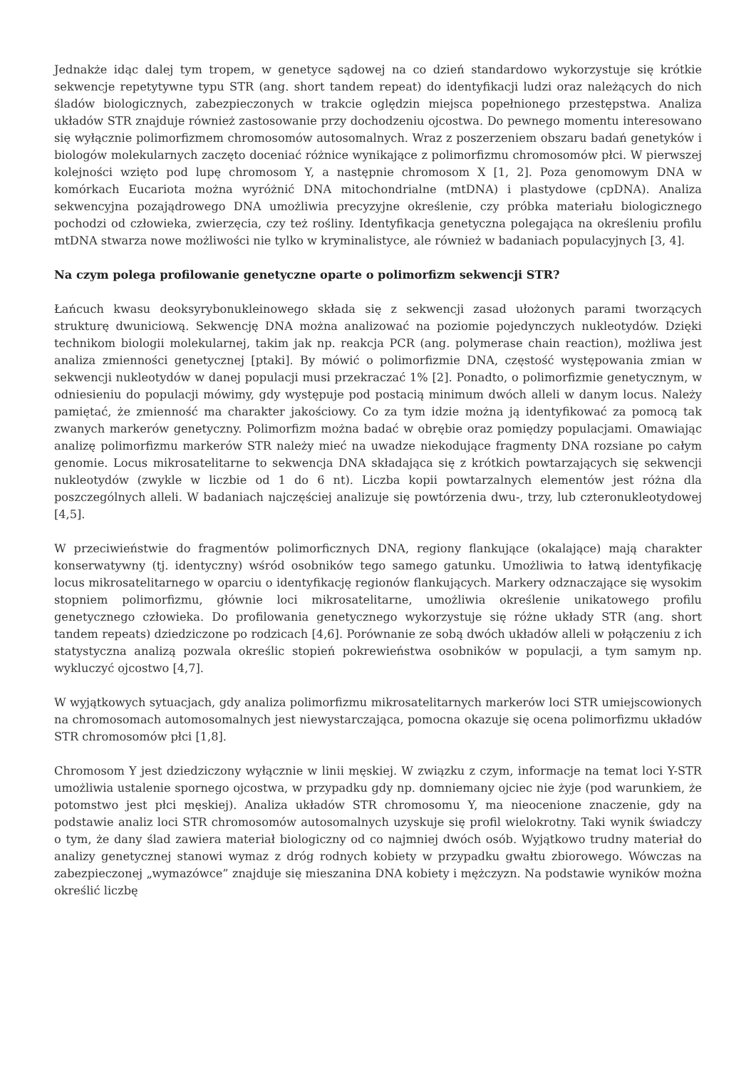Jednakże idąc dalej tym tropem, w genetyce sądowej na co dzień standardowo wykorzystuje się krótkie sekwencje repetytywne typu STR (ang. short tandem repeat) do identyfikacji ludzi oraz należących do nich śladów biologicznych, zabezpieczonych w trakcie oględzin miejsca popełnionego przestępstwa. Analiza układów STR znajduje również zastosowanie przy dochodzeniu ojcostwa. Do pewnego momentu interesowano się wyłącznie polimorfizmem chromosomów autosomalnych. Wraz z poszerzeniem obszaru badań genetyków i biologów molekularnych zaczęto doceniać różnice wynikające z polimorfizmu chromosomów płci. W pierwszej kolejności wzięto pod lupę chromosom Y, a następnie chromosom X [1, 2]. Poza genomowym DNA w komórkach Eucariota można wyróżnić DNA mitochondrialne (mtDNA) i plastydowe (cpDNA). Analiza sekwencyjna pozajądrowego DNA umożliwia precyzyjne określenie, czy próbka materiału biologicznego pochodzi od człowieka, zwierzęcia, czy też rośliny. Identyfikacja genetyczna polegająca na określeniu profilu mtDNA stwarza nowe możliwości nie tylko w kryminalistyce, ale również w badaniach populacyjnych [3, 4].
Na czym polega profilowanie genetyczne oparte o polimorfizm sekwencji STR?
Łańcuch kwasu deoksyrybonukleinowego składa się z sekwencji zasad ułożonych parami tworzących strukturę dwuniciową. Sekwencję DNA można analizować na poziomie pojedynczych nukleotydów. Dzięki technikom biologii molekularnej, takim jak np. reakcja PCR (ang. polymerase chain reaction), możliwa jest analiza zmienności genetycznej [ptaki]. By mówić o polimorfizmie DNA, częstość występowania zmian w sekwencji nukleotydów w danej populacji musi przekraczać 1% [2]. Ponadto, o polimorfizmie genetycznym, w odniesieniu do populacji mówimy, gdy występuje pod postacią minimum dwóch alleli w danym locus. Należy pamiętać, że zmienność ma charakter jakościowy. Co za tym idzie można ją identyfikować za pomocą tak zwanych markerów genetyczny. Polimorfizm można badać w obrębie oraz pomiędzy populacjami. Omawiając analizę polimorfizmu markerów STR należy mieć na uwadze niekodujące fragmenty DNA rozsiane po całym genomie. Locus mikrosatelitarne to sekwencja DNA składająca się z krótkich powtarzających się sekwencji nukleotydów (zwykle w liczbie od 1 do 6 nt). Liczba kopii powtarzalnych elementów jest różna dla poszczególnych alleli. W badaniach najczęściej analizuje się powtórzenia dwu-, trzy, lub czteronukleotydowej [4,5].
W przeciwieństwie do fragmentów polimorficznych DNA, regiony flankujące (okalające) mają charakter konserwatywny (tj. identyczny) wśród osobników tego samego gatunku. Umożliwia to łatwą identyfikację locus mikrosatelitarnego w oparciu o identyfikację regionów flankujących. Markery odznaczające się wysokim stopniem polimorfizmu, głównie loci mikrosatelitarne, umożliwia określenie unikatowego profilu genetycznego człowieka. Do profilowania genetycznego wykorzystuje się różne układy STR (ang. short tandem repeats) dziedziczone po rodzicach [4,6]. Porównanie ze sobą dwóch układów alleli w połączeniu z ich statystyczna analizą pozwala określic stopień pokrewieństwa osobników w populacji, a tym samym np. wykluczyć ojcostwo [4,7].
W wyjątkowych sytuacjach, gdy analiza polimorfizmu mikrosatelitarnych markerów loci STR umiejscowionych na chromosomach automosomalnych jest niewystarczająca, pomocna okazuje się ocena polimorfizmu układów STR chromosomów płci [1,8].
Chromosom Y jest dziedziczony wyłącznie w linii męskiej. W związku z czym, informacje na temat loci Y-STR umożliwia ustalenie spornego ojcostwa, w przypadku gdy np. domniemany ojciec nie żyje (pod warunkiem, że potomstwo jest płci męskiej). Analiza układów STR chromosomu Y, ma nieocenione znaczenie, gdy na podstawie analiz loci STR chromosomów autosomalnych uzyskuje się profil wielokrotny. Taki wynik świadczy o tym, że dany ślad zawiera materiał biologiczny od co najmniej dwóch osób. Wyjątkowo trudny materiał do analizy genetycznej stanowi wymaz z dróg rodnych kobiety w przypadku gwałtu zbiorowego. Wówczas na zabezpieczonej „wymazówce” znajduje się mieszanina DNA kobiety i mężczyzn. Na podstawie wyników można określić liczbę